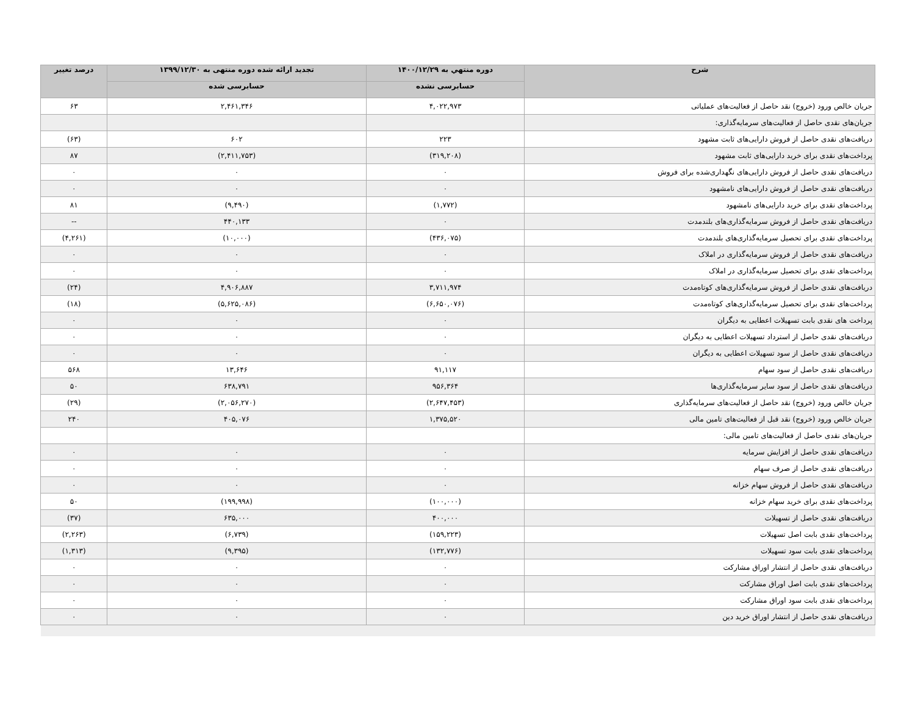| شرح | دوره منتهي به ۱۴۰۰/۱۲/۲۹ | تجدید ارائه شده دوره منتهی به ۱۳۹۹/۱۲/۳۰ | درصد تغییر |
| --- | --- | --- | --- |
| | حسابرسی نشده | حسابرسی شده | |
| جریان خالص ورود (خروج) نقد حاصل از فعالیت‌های عملیاتی | ۴,۰۲۲,۹۷۳ | ۲,۴۶۱,۳۴۶ | ۶۳ |
| جریان‌های نقدی حاصل از فعالیت‌های سرمایه‌گذاری: | | | |
| دریافت‌های نقدی حاصل از فروش دارایی‌های ثابت مشهود | ۲۲۳ | ۶۰۲ | (۶۳) |
| پرداخت‌های نقدی برای خرید دارایی‌های ثابت مشهود | (۳۱۹,۲۰۸) | (۲,۴۱۱,۷۵۳) | ۸۷ |
| دریافت‌های نقدی حاصل از فروش دارایی‌های نگهداری‌شده برای فروش | ۰ | ۰ | ۰ |
| دریافت‌های نقدی حاصل از فروش دارایی‌های نامشهود | ۰ | ۰ | ۰ |
| پرداخت‌های نقدی برای خرید دارایی‌های نامشهود | (۱,۷۷۲) | (۹,۴۹۰) | ۸۱ |
| دریافت‌های نقدی حاصل از فروش سرمایه‌گذاری‌های بلندمدت | ۰ | ۴۴۰,۱۳۳ | -- |
| پرداخت‌های نقدی برای تحصیل سرمایه‌گذاری‌های بلندمدت | (۴۳۶,۰۷۵) | (۱۰,۰۰۰) | (۴,۲۶۱) |
| دریافت‌های نقدی حاصل از فروش سرمایه‌گذاری در املاک | ۰ | ۰ | ۰ |
| پرداخت‌های نقدی برای تحصیل سرمایه‌گذاری در املاک | ۰ | ۰ | ۰ |
| دریافت‌های نقدی حاصل از فروش سرمایه‌گذاری‌های کوتاه‌مدت | ۳,۷۱۱,۹۷۴ | ۴,۹۰۶,۸۸۷ | (۲۴) |
| پرداخت‌های نقدی برای تحصیل سرمایه‌گذاری‌های کوتاه‌مدت | (۶,۶۵۰,۰۷۶) | (۵,۶۲۵,۰۸۶) | (۱۸) |
| پرداخت های نقدی بابت تسهیلات اعطایی به دیگران | ۰ | ۰ | ۰ |
| دریافت‌های نقدی حاصل از استرداد تسهیلات اعطایی به دیگران | ۰ | ۰ | ۰ |
| دریافت‌های نقدی حاصل از سود تسهیلات اعطایی به دیگران | ۰ | ۰ | ۰ |
| دریافت‌های نقدی حاصل از سود سهام | ۹۱,۱۱۷ | ۱۳,۶۴۶ | ۵۶۸ |
| دریافت‌های نقدی حاصل از سود سایر سرمایه‌گذاری‌ها | ۹۵۶,۳۶۴ | ۶۳۸,۷۹۱ | ۵۰ |
| جریان خالص ورود (خروج) نقد حاصل از فعالیت‌های سرمایه‌گذاری | (۲,۶۴۷,۴۵۳) | (۲,۰۵۶,۲۷۰) | (۲۹) |
| جریان خالص ورود (خروج) نقد قبل از فعالیت‌های تامین مالی | ۱,۳۷۵,۵۲۰ | ۴۰۵,۰۷۶ | ۲۴۰ |
| جریان‌های نقدی حاصل از فعالیت‌های تامین مالی: | | | |
| دریافت‌های نقدی حاصل از افزایش سرمایه | ۰ | ۰ | ۰ |
| دریافت‌های نقدی حاصل از صرف سهام | ۰ | ۰ | ۰ |
| دریافت‌های نقدی حاصل از فروش سهام خزانه | ۰ | ۰ | ۰ |
| پرداخت‌های نقدی برای خرید سهام خزانه | (۱۰۰,۰۰۰) | (۱۹۹,۹۹۸) | ۵۰ |
| دریافت‌های نقدی حاصل از تسهیلات | ۴۰۰,۰۰۰ | ۶۳۵,۰۰۰ | (۳۷) |
| پرداخت‌های نقدی بابت اصل تسهیلات | (۱۵۹,۲۲۳) | (۶,۷۳۹) | (۲,۲۶۳) |
| پرداخت‌های نقدی بابت سود تسهیلات | (۱۳۲,۷۷۶) | (۹,۳۹۵) | (۱,۳۱۳) |
| دریافت‌های نقدی حاصل از انتشار اوراق مشارکت | ۰ | ۰ | ۰ |
| پرداخت‌های نقدی بابت اصل اوراق مشارکت | ۰ | ۰ | ۰ |
| پرداخت‌های نقدی بابت سود اوراق مشارکت | ۰ | ۰ | ۰ |
| دریافت‌های نقدی حاصل از انتشار اوراق خرید دین | ۰ | ۰ | ۰ |